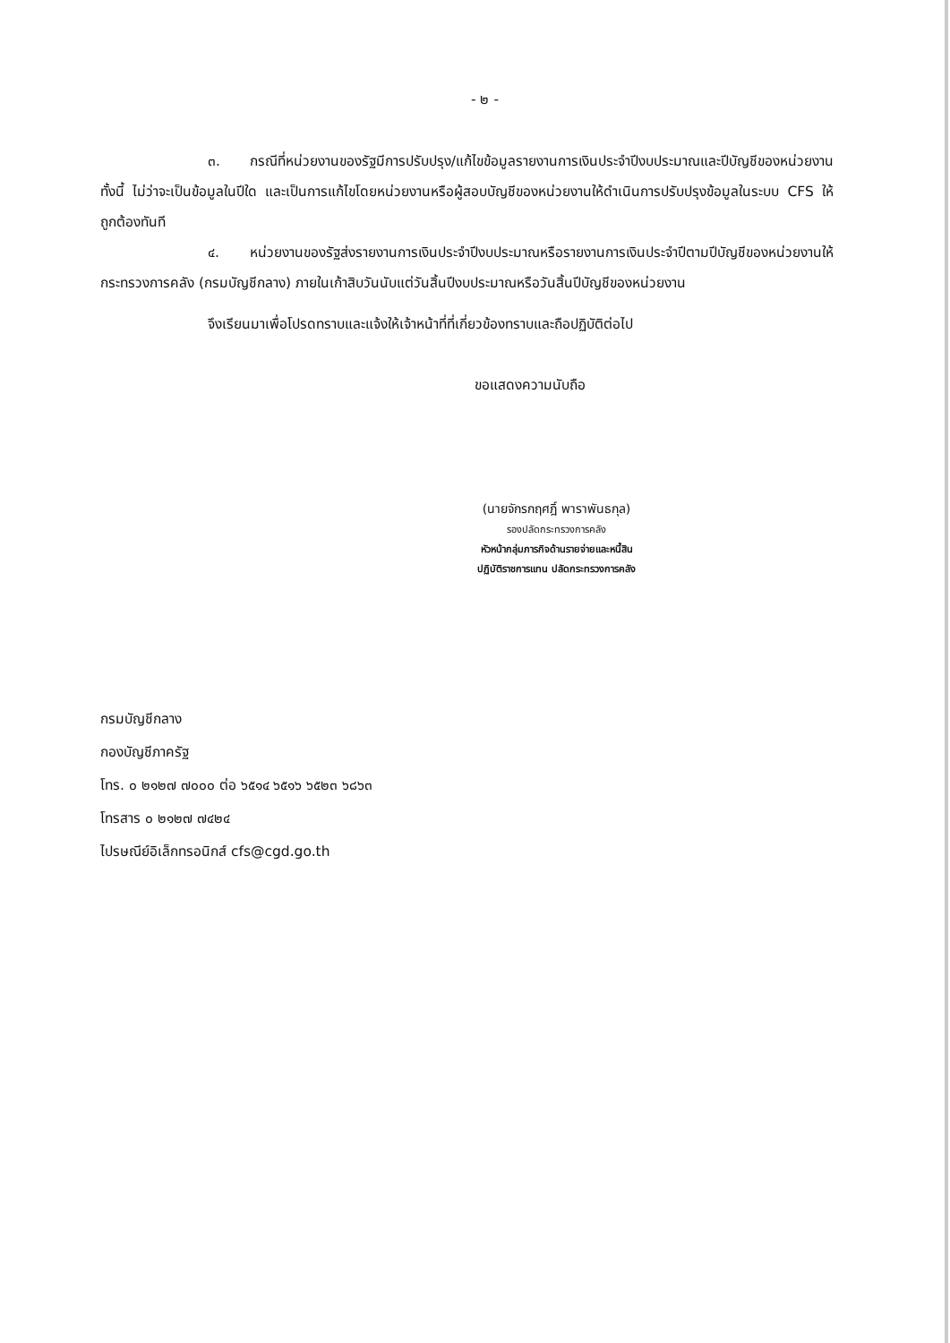- ๒ -
๓. กรณีที่หน่วยงานของรัฐมีการปรับปรุง/แก้ไขข้อมูลรายงานการเงินประจำปีงบประมาณและปีบัญชีของหน่วยงาน ทั้งนี้ ไม่ว่าจะเป็นข้อมูลในปีใด และเป็นการแก้ไขโดยหน่วยงานหรือผู้สอบบัญชีของหน่วยงานให้ดำเนินการปรับปรุงข้อมูลในระบบ CFS ให้ถูกต้องทันที
๔. หน่วยงานของรัฐส่งรายงานการเงินประจำปีงบประมาณหรือรายงานการเงินประจำปีตามปีบัญชีของหน่วยงานให้กระทรวงการคลัง (กรมบัญชีกลาง) ภายในเก้าสิบวันนับแต่วันสิ้นปีงบประมาณหรือวันสิ้นปีบัญชีของหน่วยงาน
จึงเรียนมาเพื่อโปรดทราบและแจ้งให้เจ้าหน้าที่ที่เกี่ยวข้องทราบและถือปฏิบัติต่อไป
ขอแสดงความนับถือ
(นายจักรกฤศฎิ์ พาราพันธกุล)
รองปลัดกระทรวงการคลัง
หัวหน้ากลุ่มภารกิจด้านรายจ่ายและหนี้สิน
ปฏิบัติราชการแทน ปลัดกระทรวงการคลัง
กรมบัญชีกลาง
กองบัญชีภาครัฐ
โทร. ๐ ๒๑๒๗ ๗๐๐๐ ต่อ ๖๕๑๔ ๖๕๑๖ ๖๕๒๓ ๖๘๖๓
โทรสาร ๐ ๒๑๒๗ ๗๔๒๔
ไปรษณีย์อิเล็กทรอนิกส์ cfs@cgd.go.th